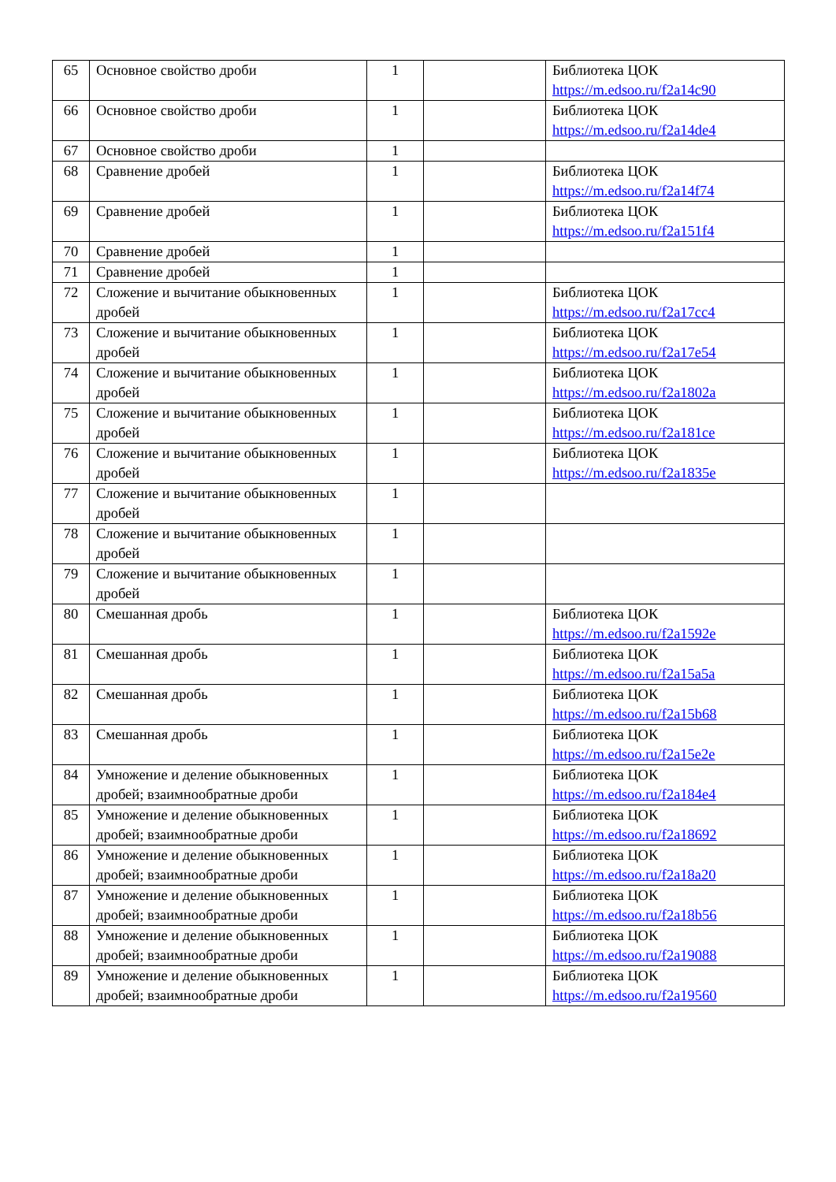| 65 | Основное свойство дроби | 1 | | Библиотека ЦОК https://m.edsoo.ru/f2a14c90 |
| 66 | Основное свойство дроби | 1 | | Библиотека ЦОК https://m.edsoo.ru/f2a14de4 |
| 67 | Основное свойство дроби | 1 | | |
| 68 | Сравнение дробей | 1 | | Библиотека ЦОК https://m.edsoo.ru/f2a14f74 |
| 69 | Сравнение дробей | 1 | | Библиотека ЦОК https://m.edsoo.ru/f2a151f4 |
| 70 | Сравнение дробей | 1 | | |
| 71 | Сравнение дробей | 1 | | |
| 72 | Сложение и вычитание обыкновенных дробей | 1 | | Библиотека ЦОК https://m.edsoo.ru/f2a17cc4 |
| 73 | Сложение и вычитание обыкновенных дробей | 1 | | Библиотека ЦОК https://m.edsoo.ru/f2a17e54 |
| 74 | Сложение и вычитание обыкновенных дробей | 1 | | Библиотека ЦОК https://m.edsoo.ru/f2a1802a |
| 75 | Сложение и вычитание обыкновенных дробей | 1 | | Библиотека ЦОК https://m.edsoo.ru/f2a181ce |
| 76 | Сложение и вычитание обыкновенных дробей | 1 | | Библиотека ЦОК https://m.edsoo.ru/f2a1835e |
| 77 | Сложение и вычитание обыкновенных дробей | 1 | | |
| 78 | Сложение и вычитание обыкновенных дробей | 1 | | |
| 79 | Сложение и вычитание обыкновенных дробей | 1 | | |
| 80 | Смешанная дробь | 1 | | Библиотека ЦОК https://m.edsoo.ru/f2a1592e |
| 81 | Смешанная дробь | 1 | | Библиотека ЦОК https://m.edsoo.ru/f2a15a5a |
| 82 | Смешанная дробь | 1 | | Библиотека ЦОК https://m.edsoo.ru/f2a15b68 |
| 83 | Смешанная дробь | 1 | | Библиотека ЦОК https://m.edsoo.ru/f2a15e2e |
| 84 | Умножение и деление обыкновенных дробей; взаимнообратные дроби | 1 | | Библиотека ЦОК https://m.edsoo.ru/f2a184e4 |
| 85 | Умножение и деление обыкновенных дробей; взаимнообратные дроби | 1 | | Библиотека ЦОК https://m.edsoo.ru/f2a18692 |
| 86 | Умножение и деление обыкновенных дробей; взаимнообратные дроби | 1 | | Библиотека ЦОК https://m.edsoo.ru/f2a18a20 |
| 87 | Умножение и деление обыкновенных дробей; взаимнообратные дроби | 1 | | Библиотека ЦОК https://m.edsoo.ru/f2a18b56 |
| 88 | Умножение и деление обыкновенных дробей; взаимнообратные дроби | 1 | | Библиотека ЦОК https://m.edsoo.ru/f2a19088 |
| 89 | Умножение и деление обыкновенных дробей; взаимнообратные дроби | 1 | | Библиотека ЦОК https://m.edsoo.ru/f2a19560 |